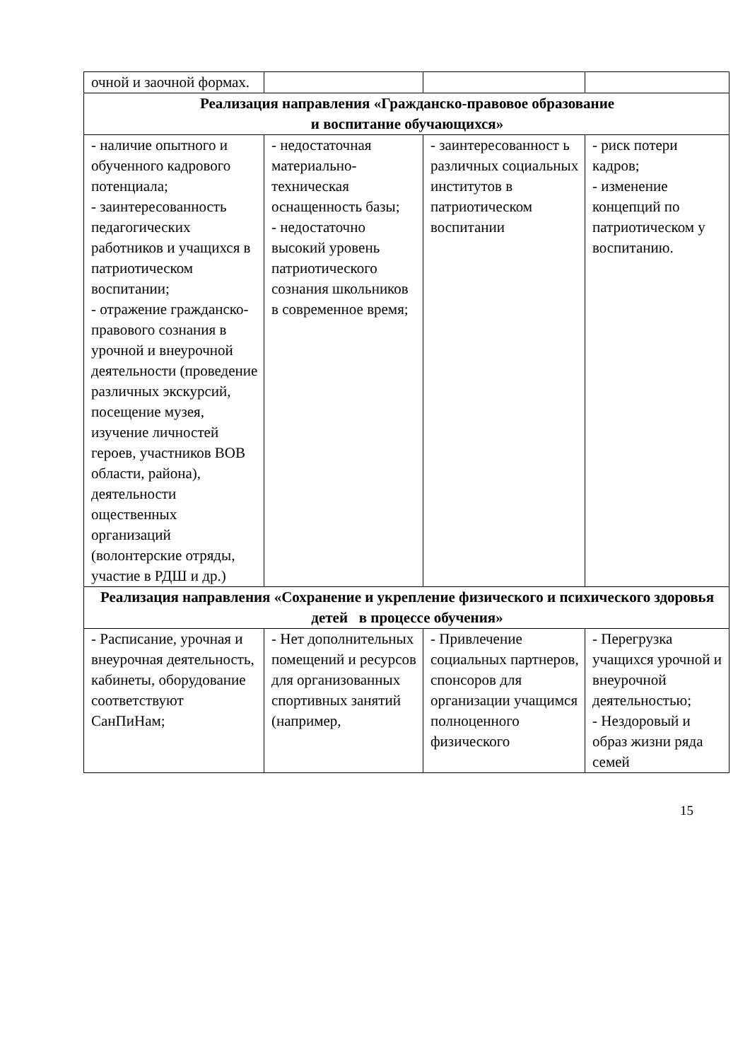| очной и заочной формах. | | | |
| Реализация направления «Гражданско-правовое образование и воспитание обучающихся» | | | |
| - наличие опытного и обученного кадрового потенциала; - заинтересованность педагогических работников и учащихся в патриотическом воспитании; - отражение гражданско-правового сознания в урочной и внеурочной деятельности (проведение различных экскурсий, посещение музея, изучение личностей героев, участников ВОВ области, района), деятельности ощественных организаций (волонтерские отряды, участие в РДШ и др.) | - недостаточная материально-техническая оснащенность базы; - недостаточно высокий уровень патриотического сознания школьников в современное время; | - заинтересованност ь различных социальных институтов в патриотическом воспитании | - риск потери кадров; - изменение концепций по патриотическом у воспитанию. |
| Реализация направления «Сохранение и укрепление физического и психического здоровья детей в процессе обучения» | | | |
| - Расписание, урочная и внеурочная деятельность, кабинеты, оборудование соответствуют СанПиНам; | - Нет дополнительных помещений и ресурсов для организованных спортивных занятий (например, | - Привлечение социальных партнеров, спонсоров для организации учащимся полноценного физического | - Перегрузка учащихся урочной и внеурочной деятельностью; - Нездоровый и образ жизни ряда семей |
15